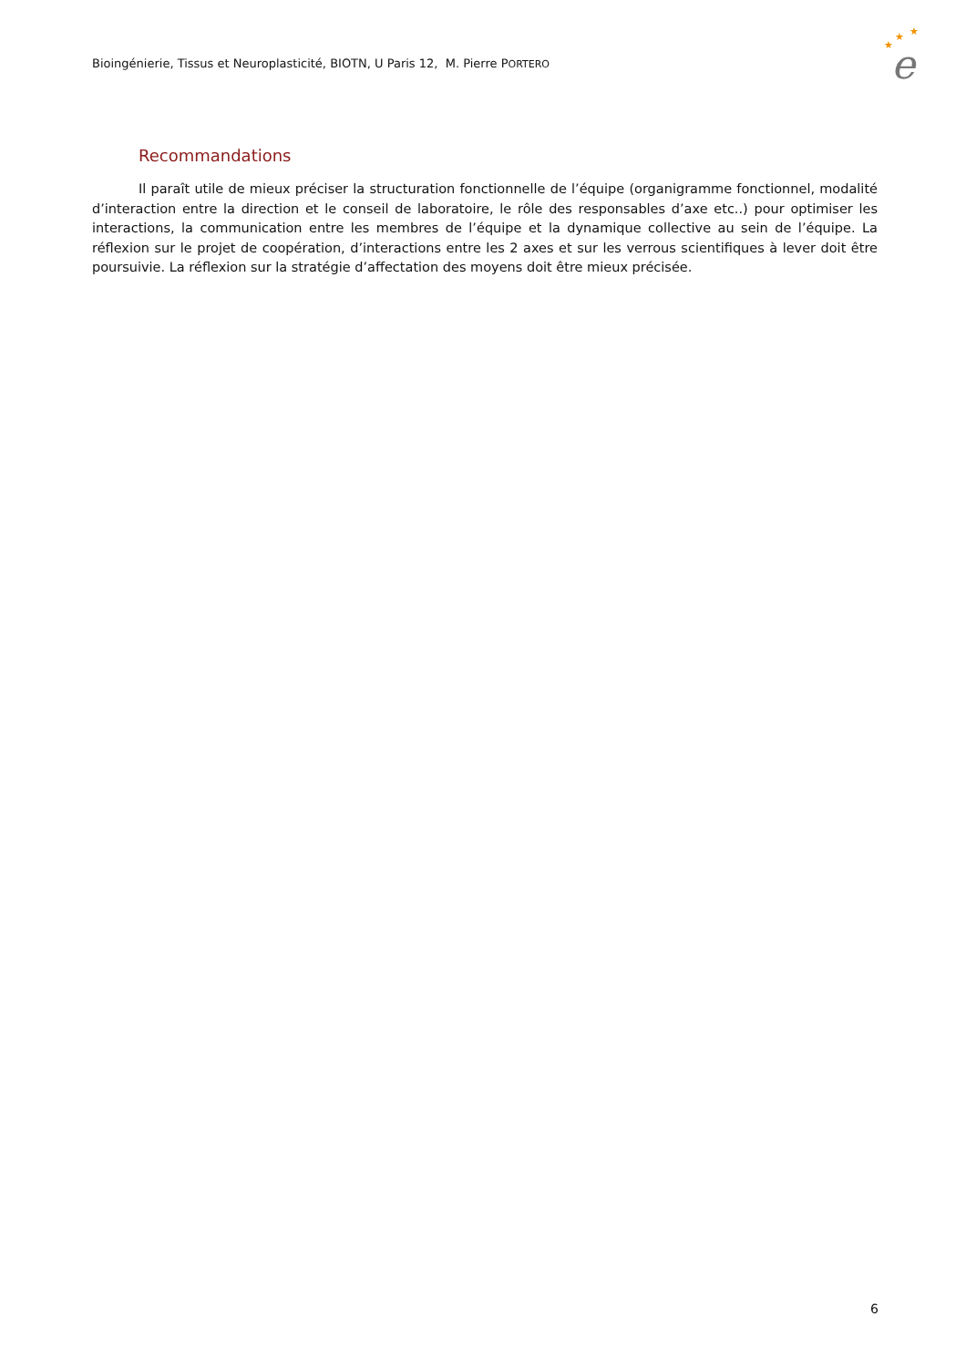Bioingénierie, Tissus et Neuroplasticité, BIOTN, U Paris 12, M. Pierre PORTERO
★
★
★
e
Recommandations
Il paraît utile de mieux préciser la structuration fonctionnelle de l’équipe (organigramme fonctionnel, modalité d’interaction entre la direction et le conseil de laboratoire, le rôle des responsables d’axe etc..) pour optimiser les interactions, la communication entre les membres de l’équipe et la dynamique collective au sein de l’équipe. La réflexion sur le projet de coopération, d’interactions entre les 2 axes et sur les verrous scientifiques à lever doit être poursuivie. La réflexion sur la stratégie d’affectation des moyens doit être mieux précisée.
6